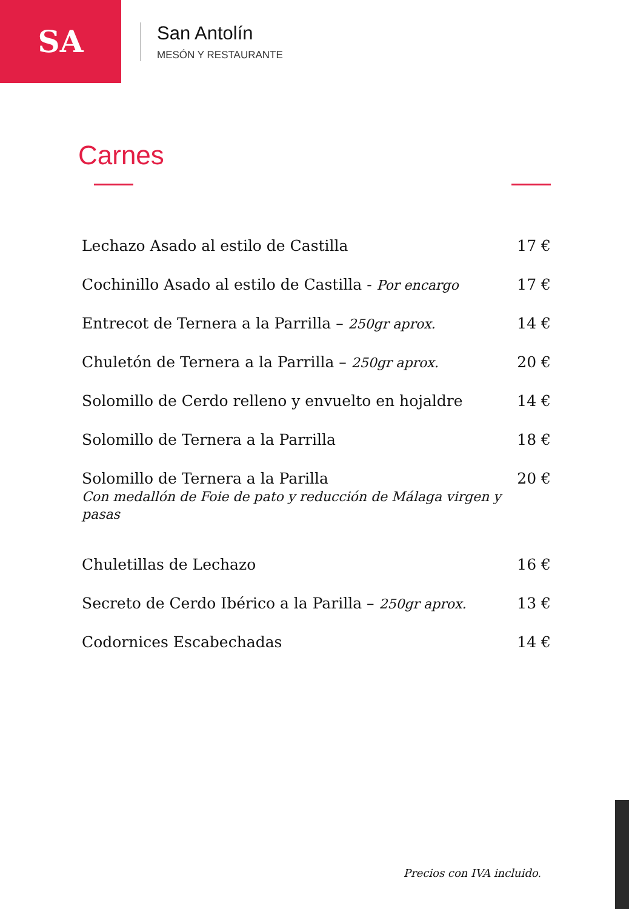SA
San Antolín
MESÓN Y RESTAURANTE
Carnes
| Lechazo Asado al estilo de Castilla | 17 € |
| Cochinillo Asado al estilo de Castilla - Por encargo | 17 € |
| Entrecot de Ternera a la Parrilla – 250gr aprox. | 14 € |
| Chuletón de Ternera a la Parrilla – 250gr aprox. | 20 € |
| Solomillo de Cerdo relleno y envuelto en hojaldre | 14 € |
| Solomillo de Ternera a la Parrilla | 18 € |
| Solomillo de Ternera a la Parilla Con medallón de Foie de pato y reducción de Málaga virgen y pasas | 20 € |
| Chuletillas de Lechazo | 16 € |
| Secreto de Cerdo Ibérico a la Parilla – 250gr aprox. | 13 € |
| Codornices Escabechadas | 14 € |
Precios con IVA incluido.